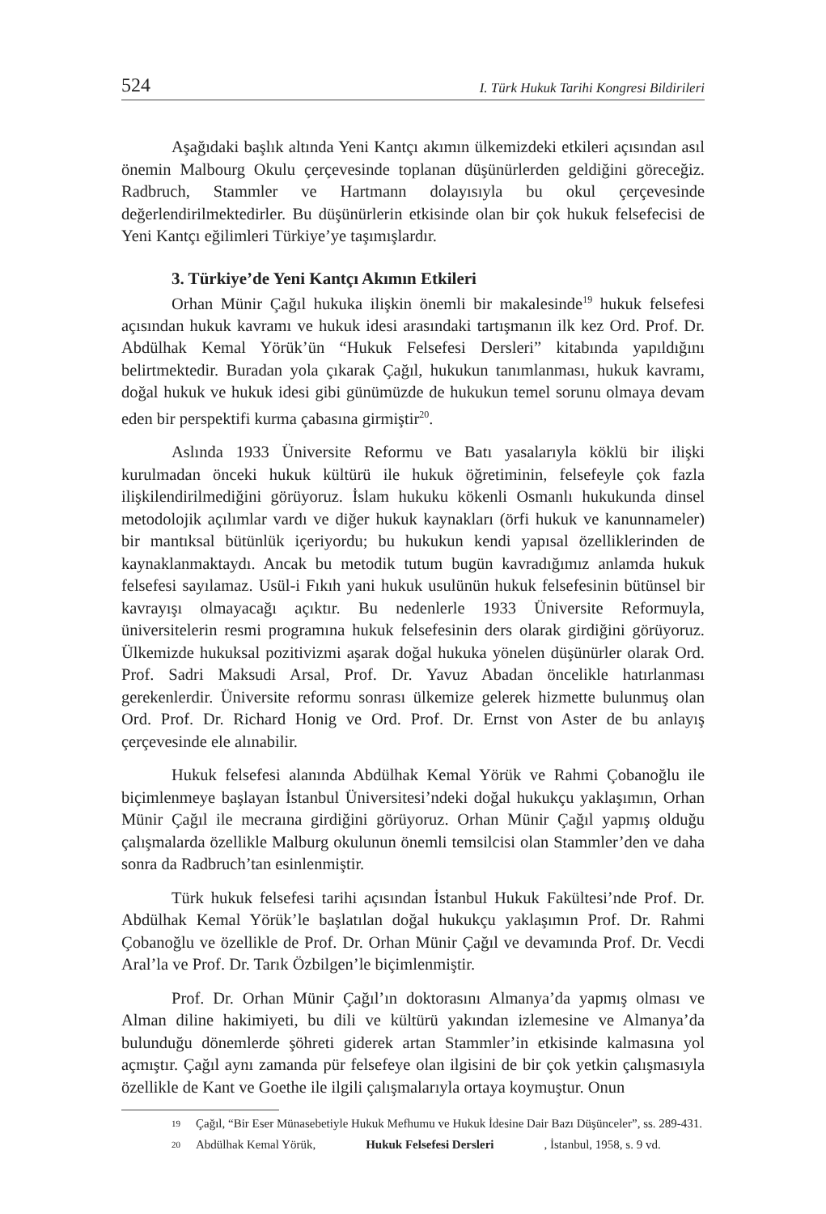524 I. Türk Hukuk Tarihi Kongresi Bildirileri
Aşağıdaki başlık altında Yeni Kantçı akımın ülkemizdeki etkileri açısından asıl önemin Malbourg Okulu çerçevesinde toplanan düşünürlerden geldiğini göreceğiz. Radbruch, Stammler ve Hartmann dolayısıyla bu okul çerçevesinde değerlendirilmektedirler. Bu düşünürlerin etkisinde olan bir çok hukuk felsefecisi de Yeni Kantçı eğilimleri Türkiye’ye taşımışlardır.
3. Türkiye’de Yeni Kantçı Akımın Etkileri
Orhan Münir Çağıl hukuka ilişkin önemli bir makalesinde<sup>19</sup> hukuk felsefesi açısından hukuk kavramı ve hukuk idesi arasındaki tartışmanın ilk kez Ord. Prof. Dr. Abdülhak Kemal Yörük’ün “Hukuk Felsefesi Dersleri” kitabında yapıldığını belirtmektedir. Buradan yola çıkarak Çağıl, hukukun tanımlanması, hukuk kavramı, doğal hukuk ve hukuk idesi gibi günümüzde de hukukun temel sorunu olmaya devam eden bir perspektifi kurma çabasına girmiştir<sup>20</sup>.
Aslında 1933 Üniversite Reformu ve Batı yasalarıyla köklü bir ilişki kurulmadan önceki hukuk kültürü ile hukuk öğretiminin, felsefeyle çok fazla ilişkilendirilmediğini görüyoruz. İslam hukuku kökenli Osmanlı hukukunda dinsel metodolojik açılımlar vardı ve diğer hukuk kaynakları (örfi hukuk ve kanunnameler) bir mantıksal bütünlük içeriyordu; bu hukukun kendi yapısal özelliklerinden de kaynaklanmaktaydı. Ancak bu metodik tutum bugün kavradığımız anlamda hukuk felsefesi sayılamaz. Usül-i Fıkıh yani hukuk usulünün hukuk felsefesinin bütünsel bir kavrayışı olmayacağı açıktır. Bu nedenlerle 1933 Üniversite Reformuyla, üniversitelerin resmi programına hukuk felsefesinin ders olarak girdiğini görüyoruz. Ülkemizde hukuksal pozitivizmi aşarak doğal hukuka yönelen düşünürler olarak Ord. Prof. Sadri Maksudi Arsal, Prof. Dr. Yavuz Abadan öncelikle hatırlanması gerekenlerdir. Üniversite reformu sonrası ülkemize gelerek hizmette bulunmuş olan Ord. Prof. Dr. Richard Honig ve Ord. Prof. Dr. Ernst von Aster de bu anlayış çerçevesinde ele alınabilir.
Hukuk felsefesi alanında Abdülhak Kemal Yörük ve Rahmi Çobanoğlu ile biçimlenmeye başlayan İstanbul Üniversitesi’ndeki doğal hukukçu yaklaşımın, Orhan Münir Çağıl ile mecraına girdiğini görüyoruz. Orhan Münir Çağıl yapmış olduğu çalışmalarda özellikle Malburg okulunun önemli temsilcisi olan Stammler’den ve daha sonra da Radbruch’tan esinlenmiştir.
Türk hukuk felsefesi tarihi açısından İstanbul Hukuk Fakültesi’nde Prof. Dr. Abdülhak Kemal Yörük’le başlatılan doğal hukukçu yaklaşımın Prof. Dr. Rahmi Çobanoğlu ve özellikle de Prof. Dr. Orhan Münir Çağıl ve devamında Prof. Dr. Vecdi Aral’la ve Prof. Dr. Tarık Özbilgen’le biçimlenmiştir.
Prof. Dr. Orhan Münir Çağıl’ın doktorasını Almanya’da yapmış olması ve Alman diline hakimiyeti, bu dili ve kültürü yakından izlemesine ve Almanya’da bulunduğu dönemlerde şöhreti giderek artan Stammler’in etkisinde kalmasına yol açmıştır. Çağıl aynı zamanda pür felsefeye olan ilgisini de bir çok yetkin çalışmasıyla özellikle de Kant ve Goethe ile ilgili çalışmalarıyla ortaya koymuştur. Onun
19 Çağıl, “Bir Eser Münasebetiyle Hukuk Mefhumu ve Hukuk İdesine Dair Bazı Düşünceler”, ss. 289-431.
20 Abdülhak Kemal Yörük, Hukuk Felsefesi Dersleri, İstanbul, 1958, s. 9 vd.